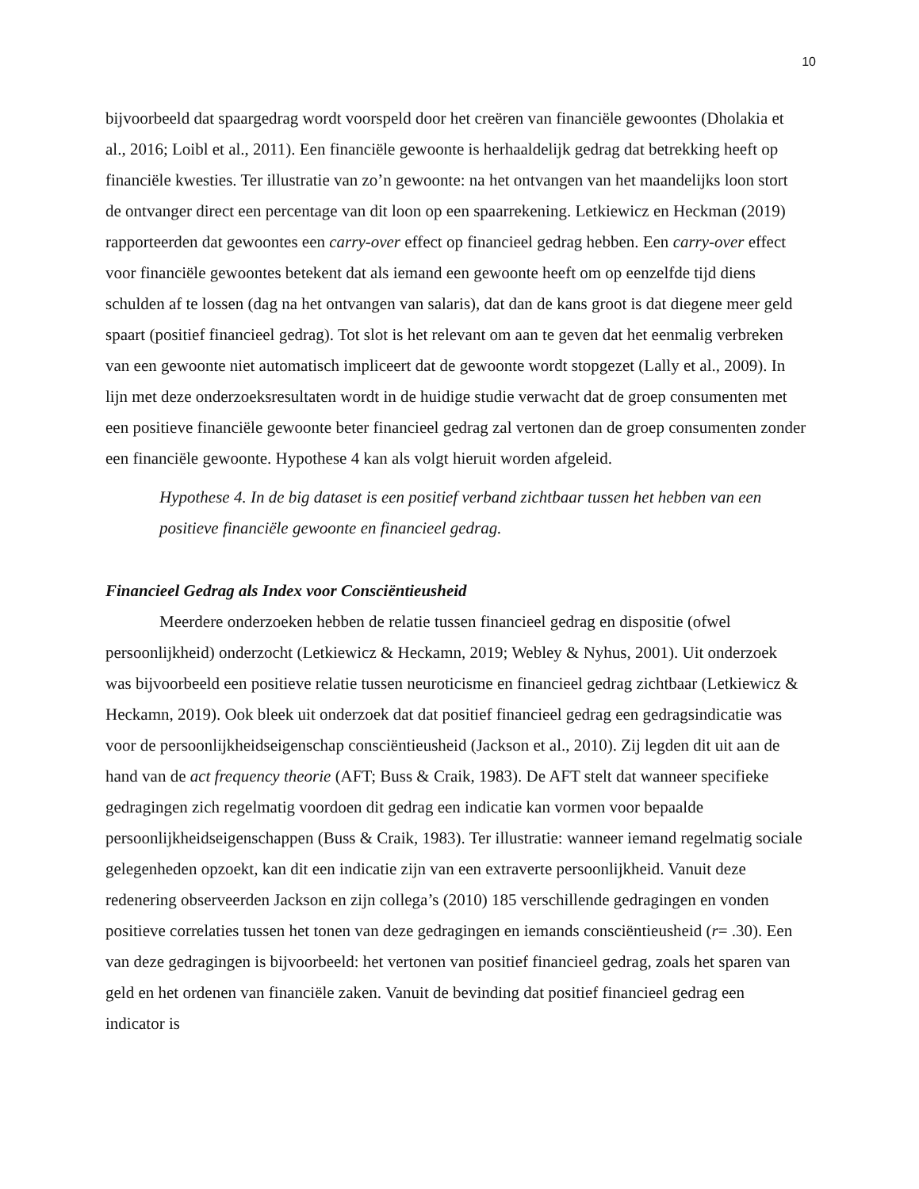10
bijvoorbeeld dat spaargedrag wordt voorspeld door het creëren van financiële gewoontes (Dholakia et al., 2016; Loibl et al., 2011). Een financiële gewoonte is herhaaldelijk gedrag dat betrekking heeft op financiële kwesties. Ter illustratie van zo’n gewoonte: na het ontvangen van het maandelijks loon stort de ontvanger direct een percentage van dit loon op een spaarrekening. Letkiewicz en Heckman (2019) rapporteerden dat gewoontes een carry-over effect op financieel gedrag hebben. Een carry-over effect voor financiële gewoontes betekent dat als iemand een gewoonte heeft om op eenzelfde tijd diens schulden af te lossen (dag na het ontvangen van salaris), dat dan de kans groot is dat diegene meer geld spaart (positief financieel gedrag). Tot slot is het relevant om aan te geven dat het eenmalig verbreken van een gewoonte niet automatisch impliceert dat de gewoonte wordt stopgezet (Lally et al., 2009). In lijn met deze onderzoeksresultaten wordt in de huidige studie verwacht dat de groep consumenten met een positieve financiële gewoonte beter financieel gedrag zal vertonen dan de groep consumenten zonder een financiële gewoonte. Hypothese 4 kan als volgt hieruit worden afgeleid.
Hypothese 4. In de big dataset is een positief verband zichtbaar tussen het hebben van een positieve financiële gewoonte en financieel gedrag.
Financieel Gedrag als Index voor Consciëntieusheid
Meerdere onderzoeken hebben de relatie tussen financieel gedrag en dispositie (ofwel persoonlijkheid) onderzocht (Letkiewicz & Heckamn, 2019; Webley & Nyhus, 2001). Uit onderzoek was bijvoorbeeld een positieve relatie tussen neuroticisme en financieel gedrag zichtbaar (Letkiewicz & Heckamn, 2019). Ook bleek uit onderzoek dat dat positief financieel gedrag een gedragsindicatie was voor de persoonlijkheidseigenschap consciëntieusheid (Jackson et al., 2010). Zij legden dit uit aan de hand van de act frequency theorie (AFT; Buss & Craik, 1983). De AFT stelt dat wanneer specifieke gedragingen zich regelmatig voordoen dit gedrag een indicatie kan vormen voor bepaalde persoonlijkheidseigenschappen (Buss & Craik, 1983). Ter illustratie: wanneer iemand regelmatig sociale gelegenheden opzoekt, kan dit een indicatie zijn van een extraverte persoonlijkheid. Vanuit deze redenering observeerden Jackson en zijn collega’s (2010) 185 verschillende gedragingen en vonden positieve correlaties tussen het tonen van deze gedragingen en iemands consciëntieusheid (r= .30). Een van deze gedragingen is bijvoorbeeld: het vertonen van positief financieel gedrag, zoals het sparen van geld en het ordenen van financiële zaken. Vanuit de bevinding dat positief financieel gedrag een indicator is